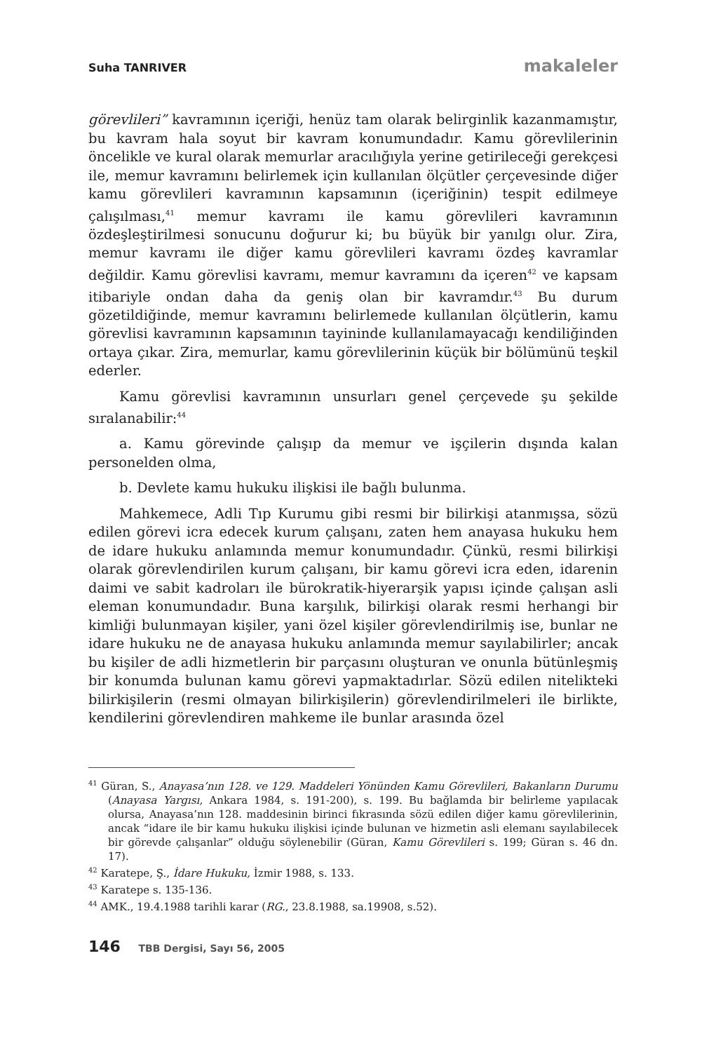Suha TANRIVER makaleler
görevlileri” kavramının içeriği, henüz tam olarak belirginlik kazanmamıştır, bu kavram hala soyut bir kavram konumundadır. Kamu görevlilerinin öncelikle ve kural olarak memurlar aracılığıyla yerine getirileceği gerekçesi ile, memur kavramını belirlemek için kullanılan ölçütler çerçevesinde diğer kamu görevlileri kavramının kapsamının (içeriğinin) tespit edilmeye çalışılması,<sup>41</sup> memur kavramı ile kamu görevlileri kavramının özdeşleştirilmesi sonucunu doğurur ki; bu büyük bir yanılgı olur. Zira, memur kavramı ile diğer kamu görevlileri kavramı özdeş kavramlar değildir. Kamu görevlisi kavramı, memur kavramını da içeren<sup>42</sup> ve kapsam itibariyle ondan daha da geniş olan bir kavramdır.<sup>43</sup> Bu durum gözetildiğinde, memur kavramını belirlemede kullanılan ölçütlerin, kamu görevlisi kavramının kapsamının tayininde kullanılamayacağı kendiliğinden ortaya çıkar. Zira, memurlar, kamu görevlilerinin küçük bir bölümünü teşkil ederler.
Kamu görevlisi kavramının unsurları genel çerçevede şu şekilde sıralanabilir:<sup>44</sup>
a. Kamu görevinde çalışıp da memur ve işçilerin dışında kalan personelden olma,
b. Devlete kamu hukuku ilişkisi ile bağlı bulunma.
Mahkemece, Adli Tıp Kurumu gibi resmi bir bilirkişi atanmışsa, sözü edilen görevi icra edecek kurum çalışanı, zaten hem anayasa hukuku hem de idare hukuku anlamında memur konumundadır. Çünkü, resmi bilirkişi olarak görevlendirilen kurum çalışanı, bir kamu görevi icra eden, idarenin daimi ve sabit kadroları ile bürokratik-hiyerarşik yapısı içinde çalışan asli eleman konumundadır. Buna karşılık, bilirkişi olarak resmi herhangi bir kimliği bulunmayan kişiler, yani özel kişiler görevlendirilmiş ise, bunlar ne idare hukuku ne de anayasa hukuku anlamında memur sayılabilirler; ancak bu kişiler de adli hizmetlerin bir parçasını oluşturan ve onunla bütünleşmiş bir konumda bulunan kamu görevi yapmaktadırlar. Sözü edilen nitelikteki bilirkişilerin (resmi olmayan bilirkişilerin) görevlendirilmeleri ile birlikte, kendilerini görevlendiren mahkeme ile bunlar arasında özel
<sup>41</sup> Güran, S., Anayasa’nın 128. ve 129. Maddeleri Yönünden Kamu Görevlileri, Bakanların Durumu (Anayasa Yargısı, Ankara 1984, s. 191-200), s. 199. Bu bağlamda bir belirleme yapılacak olursa, Anayasa’nın 128. maddesinin birinci fıkrasında sözü edilen diğer kamu görevlilerinin, ancak “idare ile bir kamu hukuku ilişkisi içinde bulunan ve hizmetin asli elemanı sayılabilecek bir görevde çalışanlar” olduğu söylenebilir (Güran, Kamu Görevlileri s. 199; Güran s. 46 dn. 17).
<sup>42</sup> Karatepe, Ş., İdare Hukuku, İzmir 1988, s. 133.
<sup>43</sup> Karatepe s. 135-136.
<sup>44</sup> AMK., 19.4.1988 tarihli karar (RG., 23.8.1988, sa.19908, s.52).
146 TBB Dergisi, Sayı 56, 2005